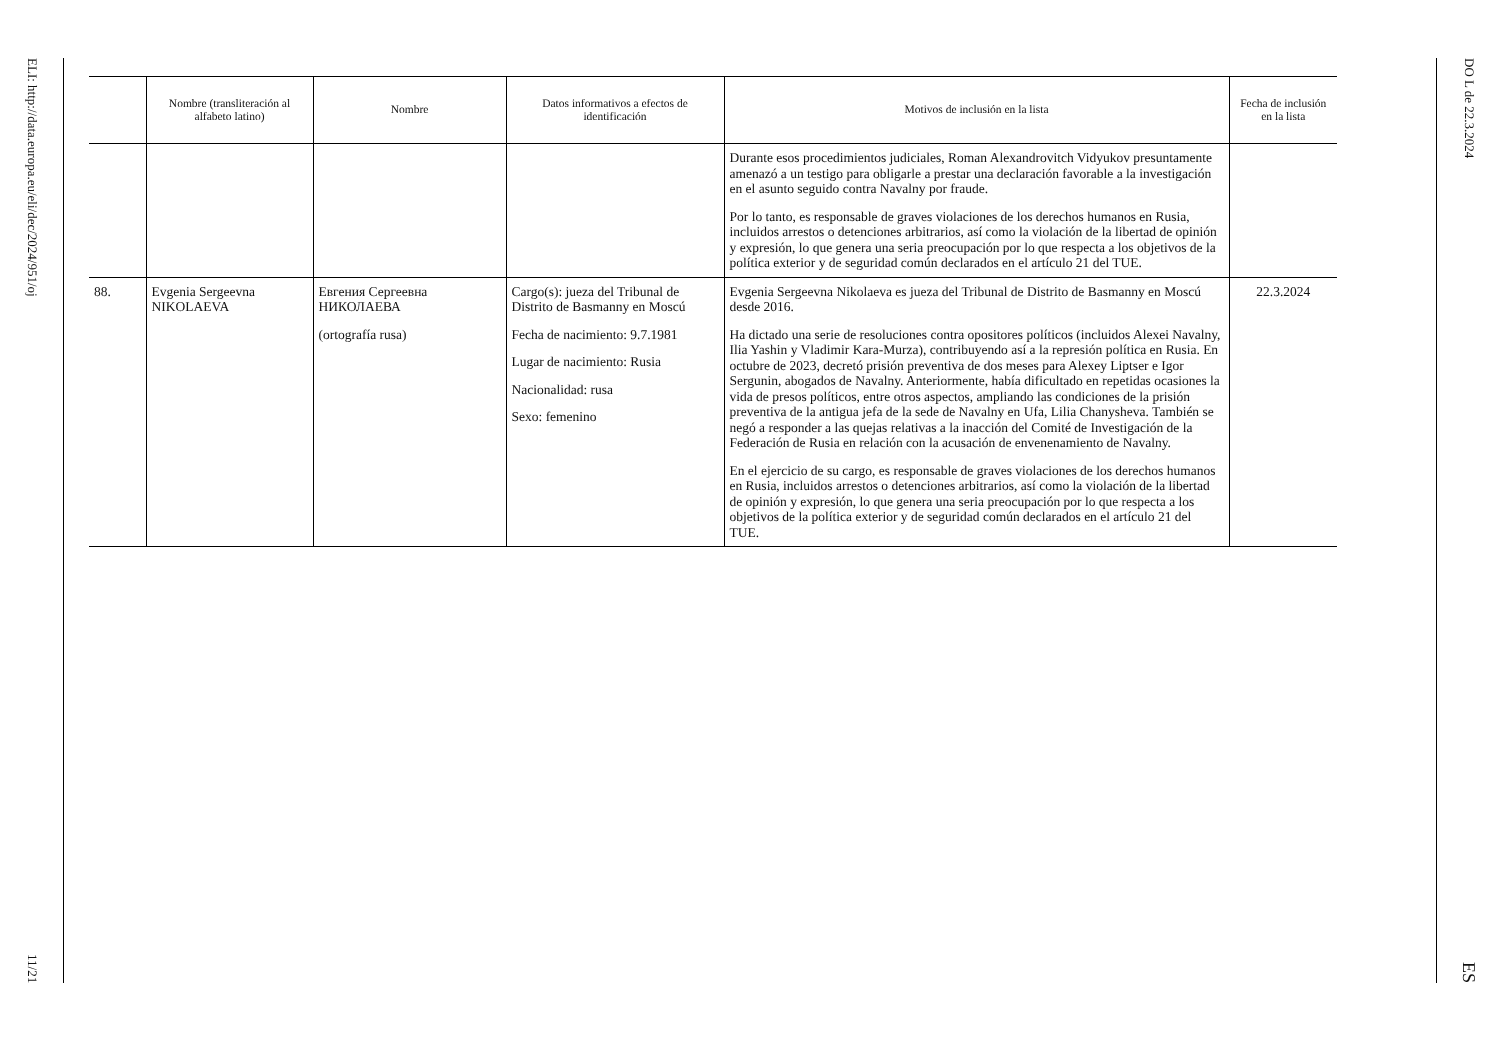ELI: http://data.europa.eu/eli/dec/2024/951/oj
11/21
| | Nombre (transliteración al alfabeto latino) | Nombre | Datos informativos a efectos de identificación | Motivos de inclusión en la lista | Fecha de inclusión en la lista |
| --- | --- | --- | --- | --- | --- |
| | | | | Durante esos procedimientos judiciales, Roman Alexandrovitch Vidyukov presuntamente amenazó a un testigo para obligarle a prestar una declaración favorable a la investigación en el asunto seguido contra Navalny por fraude. Por lo tanto, es responsable de graves violaciones de los derechos humanos en Rusia, incluidos arrestos o detenciones arbitrarios, así como la violación de la libertad de opinión y expresión, lo que genera una seria preocupación por lo que respecta a los objetivos de la política exterior y de seguridad común declarados en el artículo 21 del TUE. | |
| 88. | Evgenia Sergeevna NIKOLAEVA | Евгения Сергеевна НИКОЛАЕВА (ortografía rusa) | Cargo(s): jueza del Tribunal de Distrito de Basmanny en Moscú Fecha de nacimiento: 9.7.1981 Lugar de nacimiento: Rusia Nacionalidad: rusa Sexo: femenino | Evgenia Sergeevna Nikolaeva es jueza del Tribunal de Distrito de Basmanny en Moscú desde 2016. Ha dictado una serie de resoluciones contra opositores políticos (incluidos Alexei Navalny, Ilia Yashin y Vladimir Kara-Murza), contribuyendo así a la represión política en Rusia. En octubre de 2023, decretó prisión preventiva de dos meses para Alexey Liptser e Igor Sergunin, abogados de Navalny. Anteriormente, había dificultado en repetidas ocasiones la vida de presos políticos, entre otros aspectos, ampliando las condiciones de la prisión preventiva de la antigua jefa de la sede de Navalny en Ufa, Lilia Chanysheva. También se negó a responder a las quejas relativas a la inacción del Comité de Investigación de la Federación de Rusia en relación con la acusación de envenenamiento de Navalny. En el ejercicio de su cargo, es responsable de graves violaciones de los derechos humanos en Rusia, incluidos arrestos o detenciones arbitrarios, así como la violación de la libertad de opinión y expresión, lo que genera una seria preocupación por lo que respecta a los objetivos de la política exterior y de seguridad común declarados en el artículo 21 del TUE. | 22.3.2024 |
DO L de 22.3.2024
ES